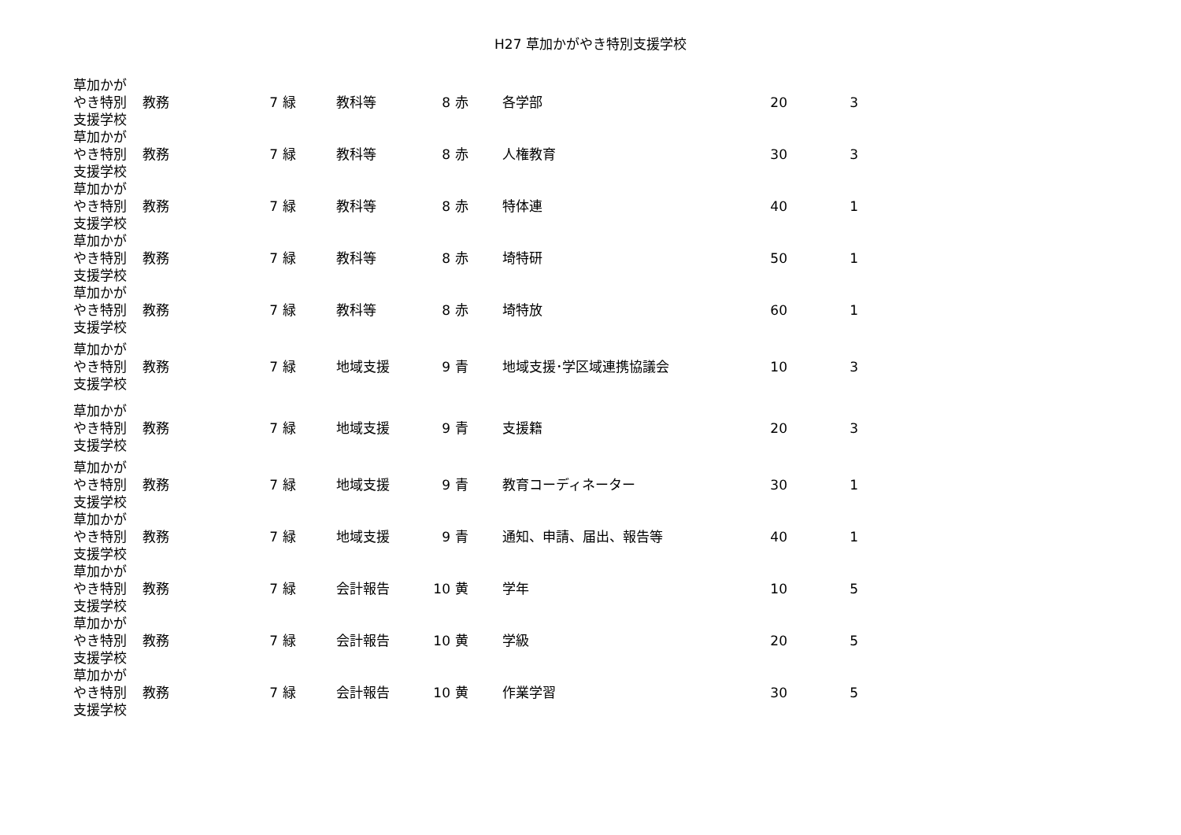H27 草加かがやき特別支援学校
| 草加かが やき特別 支援学校 | 教務 | 7 | 緑 | 教科等 | 8 | 赤 | 各学部 | 20 | 3 |
| 草加かが やき特別 支援学校 | 教務 | 7 | 緑 | 教科等 | 8 | 赤 | 人権教育 | 30 | 3 |
| 草加かが やき特別 支援学校 | 教務 | 7 | 緑 | 教科等 | 8 | 赤 | 特体連 | 40 | 1 |
| 草加かが やき特別 支援学校 | 教務 | 7 | 緑 | 教科等 | 8 | 赤 | 埼特研 | 50 | 1 |
| 草加かが やき特別 支援学校 | 教務 | 7 | 緑 | 教科等 | 8 | 赤 | 埼特放 | 60 | 1 |
| 草加かが やき特別 支援学校 | 教務 | 7 | 緑 | 地域支援 | 9 | 青 | 地域支援･学区域連携協議会 | 10 | 3 |
| 草加かが やき特別 支援学校 | 教務 | 7 | 緑 | 地域支援 | 9 | 青 | 支援籍 | 20 | 3 |
| 草加かが やき特別 支援学校 | 教務 | 7 | 緑 | 地域支援 | 9 | 青 | 教育コーディネーター | 30 | 1 |
| 草加かが やき特別 支援学校 | 教務 | 7 | 緑 | 地域支援 | 9 | 青 | 通知、申請、届出、報告等 | 40 | 1 |
| 草加かが やき特別 支援学校 | 教務 | 7 | 緑 | 会計報告 | 10 | 黄 | 学年 | 10 | 5 |
| 草加かが やき特別 支援学校 | 教務 | 7 | 緑 | 会計報告 | 10 | 黄 | 学級 | 20 | 5 |
| 草加かが やき特別 支援学校 | 教務 | 7 | 緑 | 会計報告 | 10 | 黄 | 作業学習 | 30 | 5 |